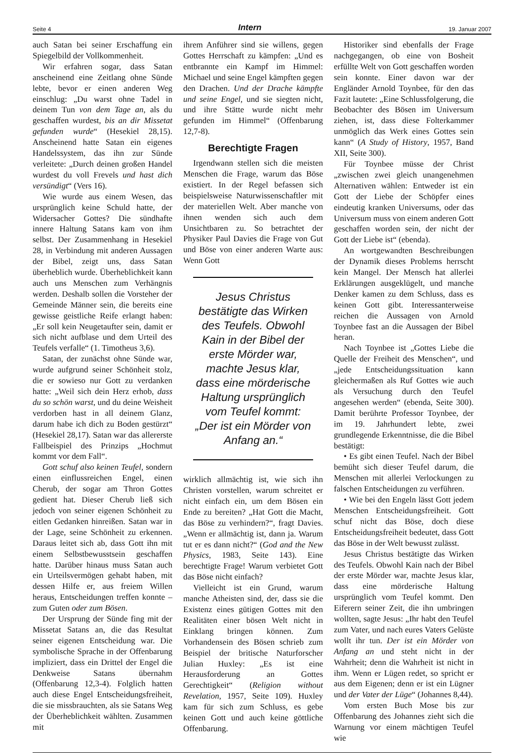Seite 4 Intern 19. Januar 2007
auch Satan bei seiner Erschaffung ein Spiegelbild der Vollkommenheit.
Wir erfahren sogar, dass Satan anscheinend eine Zeitlang ohne Sünde lebte, bevor er einen anderen Weg einschlug: „Du warst ohne Tadel in deinem Tun von dem Tage an, als du geschaffen wurdest, bis an dir Missetat gefunden wurde“ (Hesekiel 28,15). Anscheinend hatte Satan ein eigenes Handelssystem, das ihn zur Sünde verleitete: „Durch deinen großen Handel wurdest du voll Frevels und hast dich versündigt“ (Vers 16).
Wie wurde aus einem Wesen, das ursprünglich keine Schuld hatte, der Widersacher Gottes? Die sündhafte innere Haltung Satans kam von ihm selbst. Der Zusammenhang in Hesekiel 28, in Verbindung mit anderen Aussagen der Bibel, zeigt uns, dass Satan überheblich wurde. Überheblichkeit kann auch uns Menschen zum Verhängnis werden. Deshalb sollen die Vorsteher der Gemeinde Männer sein, die bereits eine gewisse geistliche Reife erlangt haben: „Er soll kein Neugetaufter sein, damit er sich nicht aufblase und dem Urteil des Teufels verfalle“ (1. Timotheus 3,6).
Satan, der zunächst ohne Sünde war, wurde aufgrund seiner Schönheit stolz, die er sowieso nur Gott zu verdanken hatte: „Weil sich dein Herz erhob, dass du so schön warst, und du deine Weisheit verdorben hast in all deinem Glanz, darum habe ich dich zu Boden gestürzt“ (Hesekiel 28,17). Satan war das allererste Fallbeispiel des Prinzips „Hochmut kommt vor dem Fall“.
Gott schuf also keinen Teufel, sondern einen einflussreichen Engel, einen Cherub, der sogar am Thron Gottes gedient hat. Dieser Cherub ließ sich jedoch von seiner eigenen Schönheit zu eitlen Gedanken hinreißen. Satan war in der Lage, seine Schönheit zu erkennen. Daraus leitet sich ab, dass Gott ihn mit einem Selbstbewusstsein geschaffen hatte. Darüber hinaus muss Satan auch ein Urteilsvermögen gehabt haben, mit dessen Hilfe er, aus freiem Willen heraus, Entscheidungen treffen konnte – zum Guten oder zum Bösen.
Der Ursprung der Sünde fing mit der Missetat Satans an, die das Resultat seiner eigenen Entscheidung war. Die symbolische Sprache in der Offenbarung impliziert, dass ein Drittel der Engel die Denkweise Satans übernahm (Offenbarung 12,3-4). Folglich hatten auch diese Engel Entscheidungsfreiheit, die sie missbrauchten, als sie Satans Weg der Überheblichkeit wählten. Zusammen mit
ihrem Anführer sind sie willens, gegen Gottes Herrschaft zu kämpfen: „Und es entbrannte ein Kampf im Himmel: Michael und seine Engel kämpften gegen den Drachen. Und der Drache kämpfte und seine Engel, und sie siegten nicht, und ihre Stätte wurde nicht mehr gefunden im Himmel“ (Offenbarung 12,7-8).
Berechtigte Fragen
Irgendwann stellen sich die meisten Menschen die Frage, warum das Böse existiert. In der Regel befassen sich beispielsweise Naturwissenschaftler mit der materiellen Welt. Aber manche von ihnen wenden sich auch dem Unsichtbaren zu. So betrachtet der Physiker Paul Davies die Frage von Gut und Böse von einer anderen Warte aus: Wenn Gott
Jesus Christus bestätigte das Wirken des Teufels. Obwohl Kain in der Bibel der erste Mörder war, machte Jesus klar, dass eine mörderische Haltung ursprünglich vom Teufel kommt: „Der ist ein Mörder von Anfang an.“
wirklich allmächtig ist, wie sich ihn Christen vorstellen, warum schreitet er nicht einfach ein, um dem Bösen ein Ende zu bereiten? „Hat Gott die Macht, das Böse zu verhindern?“, fragt Davies. „Wenn er allmächtig ist, dann ja. Warum tut er es dann nicht?“ (God and the New Physics, 1983, Seite 143). Eine berechtigte Frage! Warum verbietet Gott das Böse nicht einfach?
Vielleicht ist ein Grund, warum manche Atheisten sind, der, dass sie die Existenz eines gütigen Gottes mit den Realitäten einer bösen Welt nicht in Einklang bringen können. Zum Vorhandensein des Bösen schrieb zum Beispiel der britische Naturforscher Julian Huxley: „Es ist eine Herausforderung an Gottes Gerechtigkeit“ (Religion without Revelation, 1957, Seite 109). Huxley kam für sich zum Schluss, es gebe keinen Gott und auch keine göttliche Offenbarung.
Historiker sind ebenfalls der Frage nachgegangen, ob eine von Bosheit erfüllte Welt von Gott geschaffen worden sein konnte. Einer davon war der Engländer Arnold Toynbee, für den das Fazit lautete: „Eine Schlussfolgerung, die Beobachter des Bösen im Universum ziehen, ist, dass diese Folterkammer unmöglich das Werk eines Gottes sein kann“ (A Study of History, 1957, Band XII, Seite 300).
Für Toynbee müsse der Christ „zwischen zwei gleich unangenehmen Alternativen wählen: Entweder ist ein Gott der Liebe der Schöpfer eines eindeutig kranken Universums, oder das Universum muss von einem anderen Gott geschaffen worden sein, der nicht der Gott der Liebe ist“ (ebenda).
An wortgewandten Beschreibungen der Dynamik dieses Problems herrscht kein Mangel. Der Mensch hat allerlei Erklärungen ausgeklügelt, und manche Denker kamen zu dem Schluss, dass es keinen Gott gibt. Interessanterweise reichen die Aussagen von Arnold Toynbee fast an die Aussagen der Bibel heran.
Nach Toynbee ist „Gottes Liebe die Quelle der Freiheit des Menschen“, und „jede Entscheidungssituation kann gleichermaßen als Ruf Gottes wie auch als Versuchung durch den Teufel angesehen werden“ (ebenda, Seite 300). Damit berührte Professor Toynbee, der im 19. Jahrhundert lebte, zwei grundlegende Erkenntnisse, die die Bibel bestätigt:
• Es gibt einen Teufel. Nach der Bibel bemüht sich dieser Teufel darum, die Menschen mit allerlei Verlockungen zu falschen Entscheidungen zu verführen.
• Wie bei den Engeln lässt Gott jedem Menschen Entscheidungsfreiheit. Gott schuf nicht das Böse, doch diese Entscheidungsfreiheit bedeutet, dass Gott das Böse in der Welt bewusst zulässt.
Jesus Christus bestätigte das Wirken des Teufels. Obwohl Kain nach der Bibel der erste Mörder war, machte Jesus klar, dass eine mörderische Haltung ursprünglich vom Teufel kommt. Den Eiferern seiner Zeit, die ihn umbringen wollten, sagte Jesus: „Ihr habt den Teufel zum Vater, und nach eures Vaters Gelüste wollt ihr tun. Der ist ein Mörder von Anfang an und steht nicht in der Wahrheit; denn die Wahrheit ist nicht in ihm. Wenn er Lügen redet, so spricht er aus dem Eigenen; denn er ist ein Lügner und der Vater der Lüge“ (Johannes 8,44).
Vom ersten Buch Mose bis zur Offenbarung des Johannes zieht sich die Warnung vor einem mächtigen Teufel wie